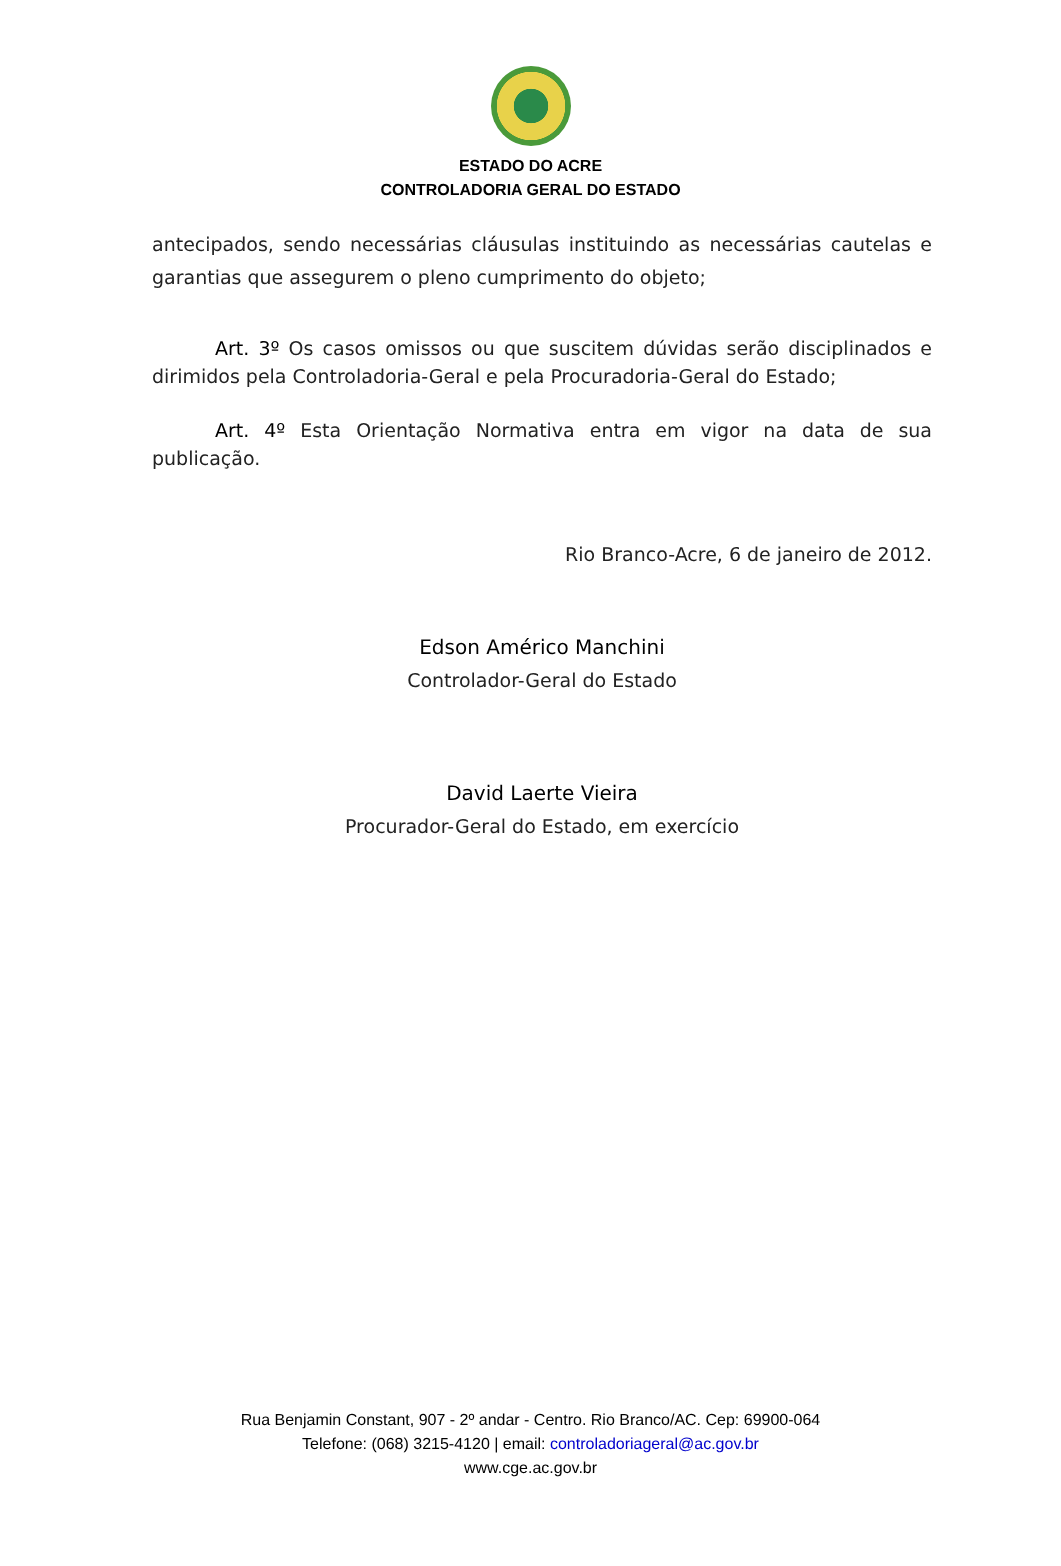ESTADO DO ACRE
CONTROLADORIA GERAL DO ESTADO
antecipados, sendo necessárias cláusulas instituindo as necessárias cautelas e garantias que assegurem o pleno cumprimento do objeto;
Art. 3º Os casos omissos ou que suscitem dúvidas serão disciplinados e dirimidos pela Controladoria-Geral e pela Procuradoria-Geral do Estado;
Art. 4º Esta Orientação Normativa entra em vigor na data de sua publicação.
Rio Branco-Acre, 6 de janeiro de 2012.
Edson Américo Manchini
Controlador-Geral do Estado
David Laerte Vieira
Procurador-Geral do Estado, em exercício
Rua Benjamin Constant, 907 - 2º andar - Centro. Rio Branco/AC. Cep: 69900-064
Telefone: (068) 3215-4120 | email: controladoriageral@ac.gov.br
www.cge.ac.gov.br